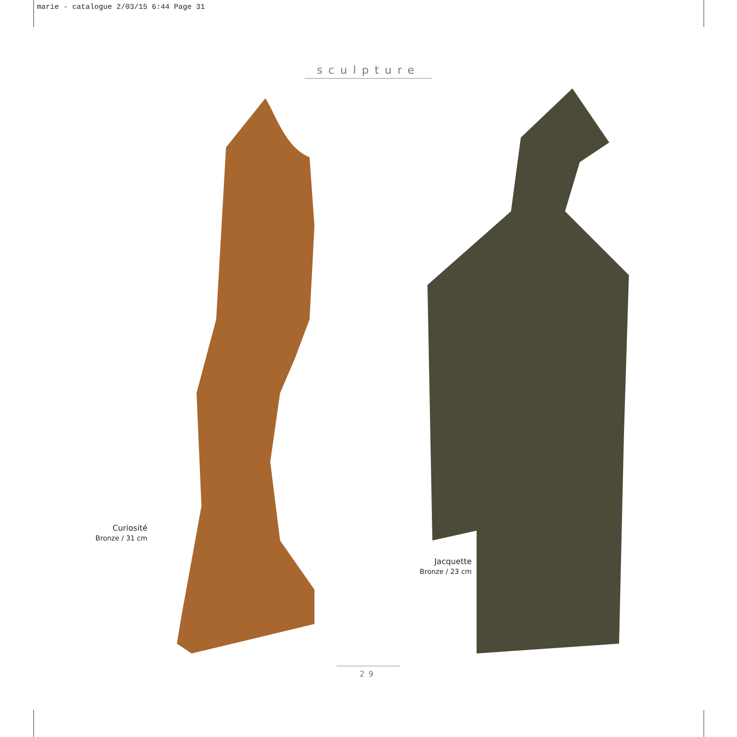marie - catalogue 2/03/15 6:44 Page 31
sculpture
Curiosité
Bronze / 31 cm
Jacquette
Bronze / 23 cm
29